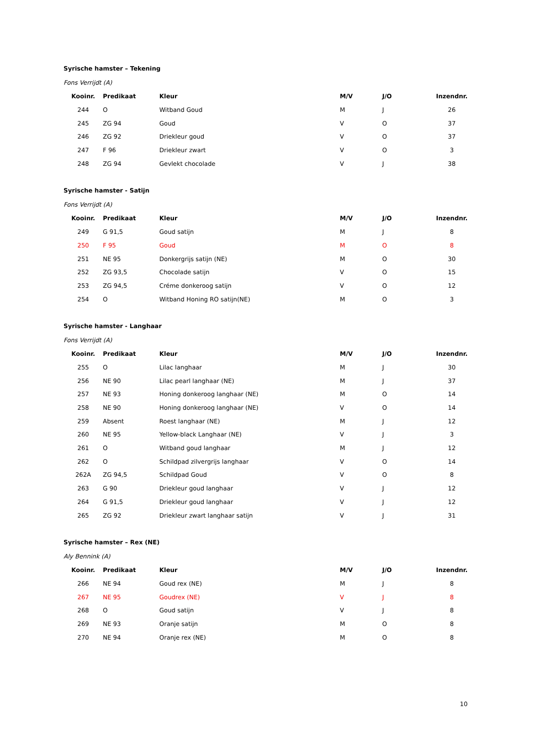Syrische hamster – Tekening
Fons Verrijdt (A)
| Kooinr. | Predikaat | Kleur | M/V | J/O | Inzendnr. |
| --- | --- | --- | --- | --- | --- |
| 244 | O | Witband Goud | M | J | 26 |
| 245 | ZG 94 | Goud | V | O | 37 |
| 246 | ZG 92 | Driekleur goud | V | O | 37 |
| 247 | F 96 | Driekleur zwart | V | O | 3 |
| 248 | ZG 94 | Gevlekt chocolade | V | J | 38 |
Syrische hamster - Satijn
Fons Verrijdt (A)
| Kooinr. | Predikaat | Kleur | M/V | J/O | Inzendnr. |
| --- | --- | --- | --- | --- | --- |
| 249 | G 91,5 | Goud satijn | M | J | 8 |
| 250 | F 95 | Goud | M | O | 8 |
| 251 | NE 95 | Donkergrijs satijn (NE) | M | O | 30 |
| 252 | ZG 93,5 | Chocolade satijn | V | O | 15 |
| 253 | ZG 94,5 | Créme donkeroog satijn | V | O | 12 |
| 254 | O | Witband Honing RO satijn(NE) | M | O | 3 |
Syrische hamster - Langhaar
Fons Verrijdt (A)
| Kooinr. | Predikaat | Kleur | M/V | J/O | Inzendnr. |
| --- | --- | --- | --- | --- | --- |
| 255 | O | Lilac langhaar | M | J | 30 |
| 256 | NE 90 | Lilac pearl langhaar (NE) | M | J | 37 |
| 257 | NE 93 | Honing donkeroog langhaar (NE) | M | O | 14 |
| 258 | NE 90 | Honing donkeroog langhaar (NE) | V | O | 14 |
| 259 | Absent | Roest langhaar (NE) | M | J | 12 |
| 260 | NE 95 | Yellow-black Langhaar (NE) | V | J | 3 |
| 261 | O | Witband goud langhaar | M | J | 12 |
| 262 | O | Schildpad zilvergrijs langhaar | V | O | 14 |
| 262A | ZG 94,5 | Schildpad Goud | V | O | 8 |
| 263 | G 90 | Driekleur goud langhaar | V | J | 12 |
| 264 | G 91,5 | Driekleur goud langhaar | V | J | 12 |
| 265 | ZG 92 | Driekleur zwart langhaar satijn | V | J | 31 |
Syrische hamster – Rex (NE)
Aly Bennink (A)
| Kooinr. | Predikaat | Kleur | M/V | J/O | Inzendnr. |
| --- | --- | --- | --- | --- | --- |
| 266 | NE 94 | Goud rex (NE) | M | J | 8 |
| 267 | NE 95 | Goudrex (NE) | V | J | 8 |
| 268 | O | Goud satijn | V | J | 8 |
| 269 | NE 93 | Oranje satijn | M | O | 8 |
| 270 | NE 94 | Oranje rex (NE) | M | O | 8 |
10